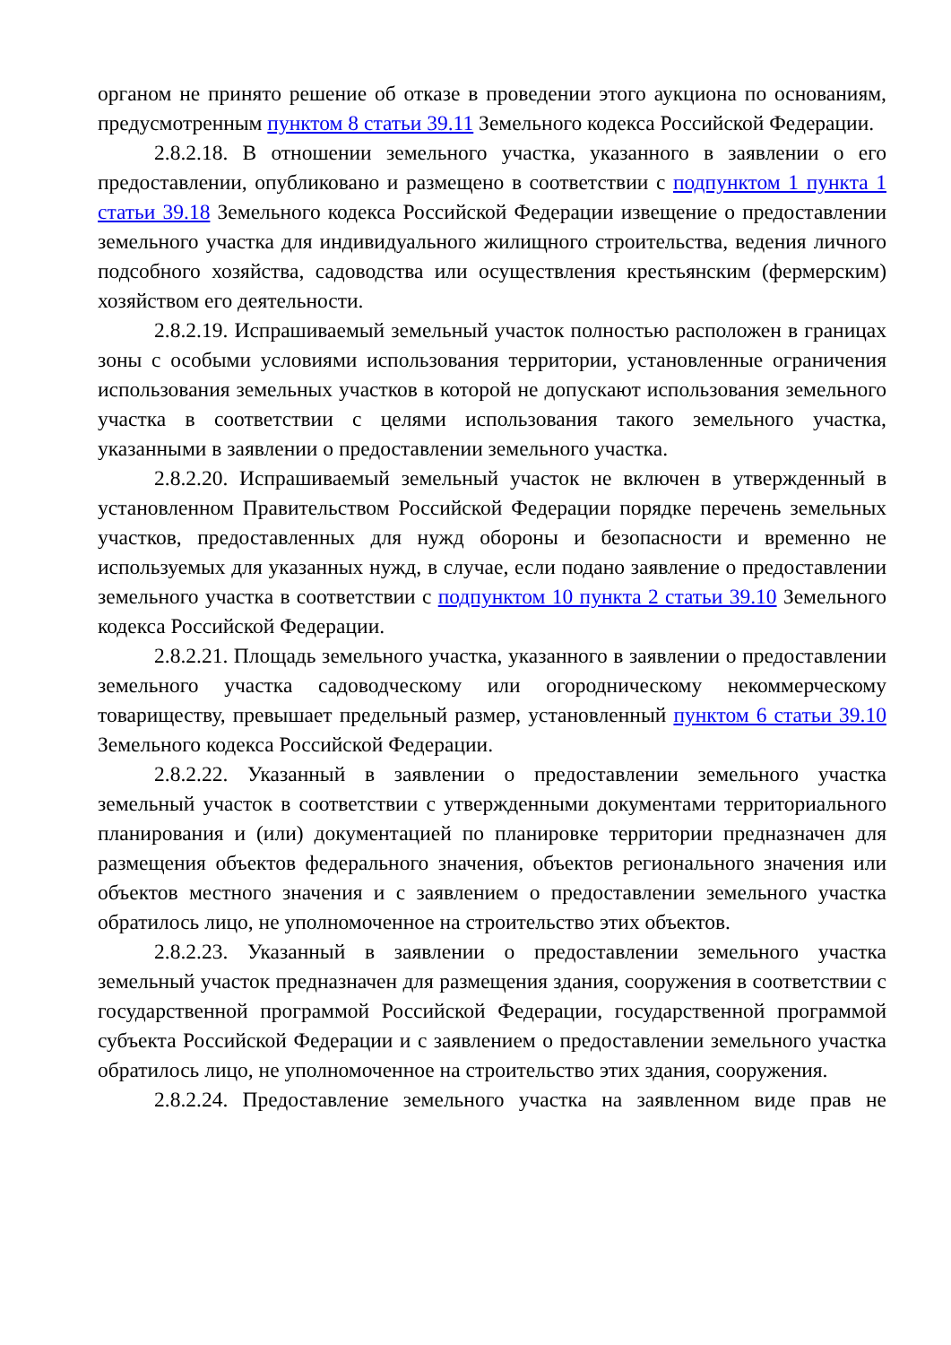органом не принято решение об отказе в проведении этого аукциона по основаниям, предусмотренным пунктом 8 статьи 39.11 Земельного кодекса Российской Федерации.
2.8.2.18. В отношении земельного участка, указанного в заявлении о его предоставлении, опубликовано и размещено в соответствии с подпунктом 1 пункта 1 статьи 39.18 Земельного кодекса Российской Федерации извещение о предоставлении земельного участка для индивидуального жилищного строительства, ведения личного подсобного хозяйства, садоводства или осуществления крестьянским (фермерским) хозяйством его деятельности.
2.8.2.19. Испрашиваемый земельный участок полностью расположен в границах зоны с особыми условиями использования территории, установленные ограничения использования земельных участков в которой не допускают использования земельного участка в соответствии с целями использования такого земельного участка, указанными в заявлении о предоставлении земельного участка.
2.8.2.20. Испрашиваемый земельный участок не включен в утвержденный в установленном Правительством Российской Федерации порядке перечень земельных участков, предоставленных для нужд обороны и безопасности и временно не используемых для указанных нужд, в случае, если подано заявление о предоставлении земельного участка в соответствии с подпунктом 10 пункта 2 статьи 39.10 Земельного кодекса Российской Федерации.
2.8.2.21. Площадь земельного участка, указанного в заявлении о предоставлении земельного участка садоводческому или огородническому некоммерческому товариществу, превышает предельный размер, установленный пунктом 6 статьи 39.10 Земельного кодекса Российской Федерации.
2.8.2.22. Указанный в заявлении о предоставлении земельного участка земельный участок в соответствии с утвержденными документами территориального планирования и (или) документацией по планировке территории предназначен для размещения объектов федерального значения, объектов регионального значения или объектов местного значения и с заявлением о предоставлении земельного участка обратилось лицо, не уполномоченное на строительство этих объектов.
2.8.2.23. Указанный в заявлении о предоставлении земельного участка земельный участок предназначен для размещения здания, сооружения в соответствии с государственной программой Российской Федерации, государственной программой субъекта Российской Федерации и с заявлением о предоставлении земельного участка обратилось лицо, не уполномоченное на строительство этих здания, сооружения.
2.8.2.24. Предоставление земельного участка на заявленном виде прав не